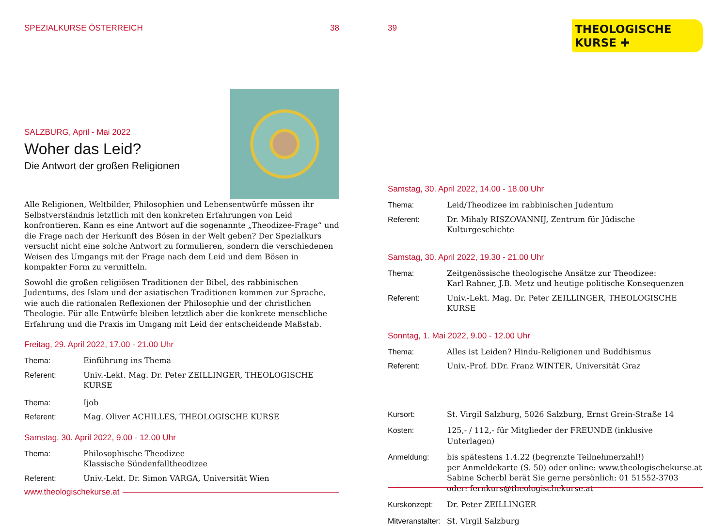SPEZIALKURSE ÖSTERREICH 38
SALZBURG, April - Mai 2022
Woher das Leid?
Die Antwort der großen Religionen
Alle Religionen, Weltbilder, Philosophien und Lebensentwürfe müssen ihr Selbstverständnis letztlich mit den konkreten Erfahrungen von Leid konfrontieren. Kann es eine Antwort auf die sogenannte „Theodizee-Frage“ und die Frage nach der Herkunft des Bösen in der Welt geben? Der Spezialkurs versucht nicht eine solche Antwort zu formulieren, sondern die verschiedenen Weisen des Umgangs mit der Frage nach dem Leid und dem Bösen in kompakter Form zu vermitteln.
Sowohl die großen religiösen Traditionen der Bibel, des rabbinischen Judentums, des Islam und der asiatischen Traditionen kommen zur Sprache, wie auch die rationalen Reflexionen der Philosophie und der christlichen Theologie. Für alle Entwürfe bleiben letztlich aber die konkrete menschliche Erfahrung und die Praxis im Umgang mit Leid der entscheidende Maßstab.
Freitag, 29. April 2022, 17.00 - 21.00 Uhr
Thema: Einführung ins Thema
Referent: Univ.-Lekt. Mag. Dr. Peter ZEILLINGER, THEOLOGISCHE KURSE
Thema: Ijob
Referent: Mag. Oliver ACHILLES, THEOLOGISCHE KURSE
Samstag, 30. April 2022, 9.00 - 12.00 Uhr
Thema: Philosophische Theodizee
Klassische Sündenfalltheodizee
Referent: Univ.-Lekt. Dr. Simon VARGA, Universität Wien
www.theologischekurse.at
39
THEOLOGISCHE
KURSE ✚
Samstag, 30. April 2022, 14.00 - 18.00 Uhr
Thema: Leid/Theodizee im rabbinischen Judentum
Referent: Dr. Mihaly RISZOVANNIJ, Zentrum für Jüdische Kulturgeschichte
Samstag, 30. April 2022, 19.30 - 21.00 Uhr
Thema: Zeitgenössische theologische Ansätze zur Theodizee:
Karl Rahner, J.B. Metz und heutige politische Konsequenzen
Referent: Univ.-Lekt. Mag. Dr. Peter ZEILLINGER, THEOLOGISCHE KURSE
Sonntag, 1. Mai 2022, 9.00 - 12.00 Uhr
Thema: Alles ist Leiden? Hindu-Religionen und Buddhismus
Referent: Univ.-Prof. DDr. Franz WINTER, Universität Graz
Kursort: St. Virgil Salzburg, 5026 Salzburg, Ernst Grein-Straße 14
Kosten: 125,- / 112,- für Mitglieder der FREUNDE (inklusive Unterlagen)
Anmeldung: bis spätestens 1.4.22 (begrenzte Teilnehmerzahl!)
per Anmeldekarte (S. 50) oder online: www.theologischekurse.at
Sabine Scherbl berät Sie gerne persönlich: 01 51552-3703
oder: fernkurs@theologischekurse.at
Kurskonzept: Dr. Peter ZEILLINGER
Mitveranstalter: St. Virgil Salzburg